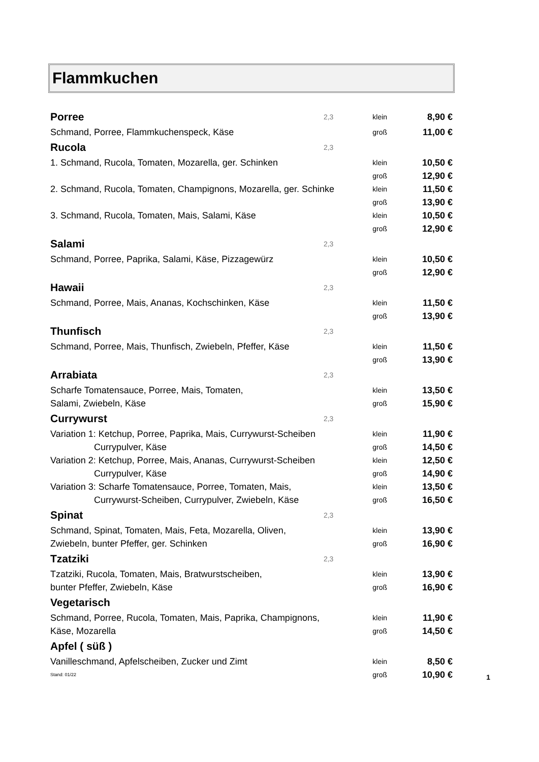Flammkuchen
| Porree | 2,3 | klein | 8,90 € |
| Schmand, Porree, Flammkuchenspeck, Käse | | groß | 11,00 € |
| Rucola | 2,3 | | |
| 1. Schmand, Rucola, Tomaten, Mozarella, ger. Schinken | | klein | 10,50 € |
| | | groß | 12,90 € |
| 2. Schmand, Rucola, Tomaten, Champignons, Mozarella, ger. Schinke | | klein | 11,50 € |
| | | groß | 13,90 € |
| 3. Schmand, Rucola, Tomaten, Mais, Salami, Käse | | klein | 10,50 € |
| | | groß | 12,90 € |
| Salami | 2,3 | | |
| Schmand, Porree, Paprika, Salami, Käse, Pizzagewürz | | klein | 10,50 € |
| | | groß | 12,90 € |
| Hawaii | 2,3 | | |
| Schmand, Porree, Mais, Ananas, Kochschinken, Käse | | klein | 11,50 € |
| | | groß | 13,90 € |
| Thunfisch | 2,3 | | |
| Schmand, Porree, Mais, Thunfisch, Zwiebeln, Pfeffer, Käse | | klein | 11,50 € |
| | | groß | 13,90 € |
| Arrabiata | 2,3 | | |
| Scharfe Tomatensauce, Porree, Mais, Tomaten, | | klein | 13,50 € |
| Salami, Zwiebeln, Käse | | groß | 15,90 € |
| Currywurst | 2,3 | | |
| Variation 1: Ketchup, Porree, Paprika, Mais, Currywurst-Scheiben | | klein | 11,90 € |
| Currypulver, Käse | | groß | 14,50 € |
| Variation 2: Ketchup, Porree, Mais, Ananas, Currywurst-Scheiben | | klein | 12,50 € |
| Currypulver, Käse | | groß | 14,90 € |
| Variation 3: Scharfe Tomatensauce, Porree, Tomaten, Mais, | | klein | 13,50 € |
| Currywurst-Scheiben, Currypulver, Zwiebeln, Käse | | groß | 16,50 € |
| Spinat | 2,3 | | |
| Schmand, Spinat, Tomaten, Mais, Feta, Mozarella, Oliven, | | klein | 13,90 € |
| Zwiebeln, bunter Pfeffer, ger. Schinken | | groß | 16,90 € |
| Tzatziki | 2,3 | | |
| Tzatziki, Rucola, Tomaten, Mais, Bratwurstscheiben, | | klein | 13,90 € |
| bunter Pfeffer, Zwiebeln, Käse | | groß | 16,90 € |
| Vegetarisch | | | |
| Schmand, Porree, Rucola, Tomaten, Mais, Paprika, Champignons, | | klein | 11,90 € |
| Käse, Mozarella | | groß | 14,50 € |
| Apfel ( süß ) | | | |
| Vanilleschmand, Apfelscheiben, Zucker und Zimt | | klein | 8,50 € |
| Stand: 01/22 | | groß | 10,90 € |
1